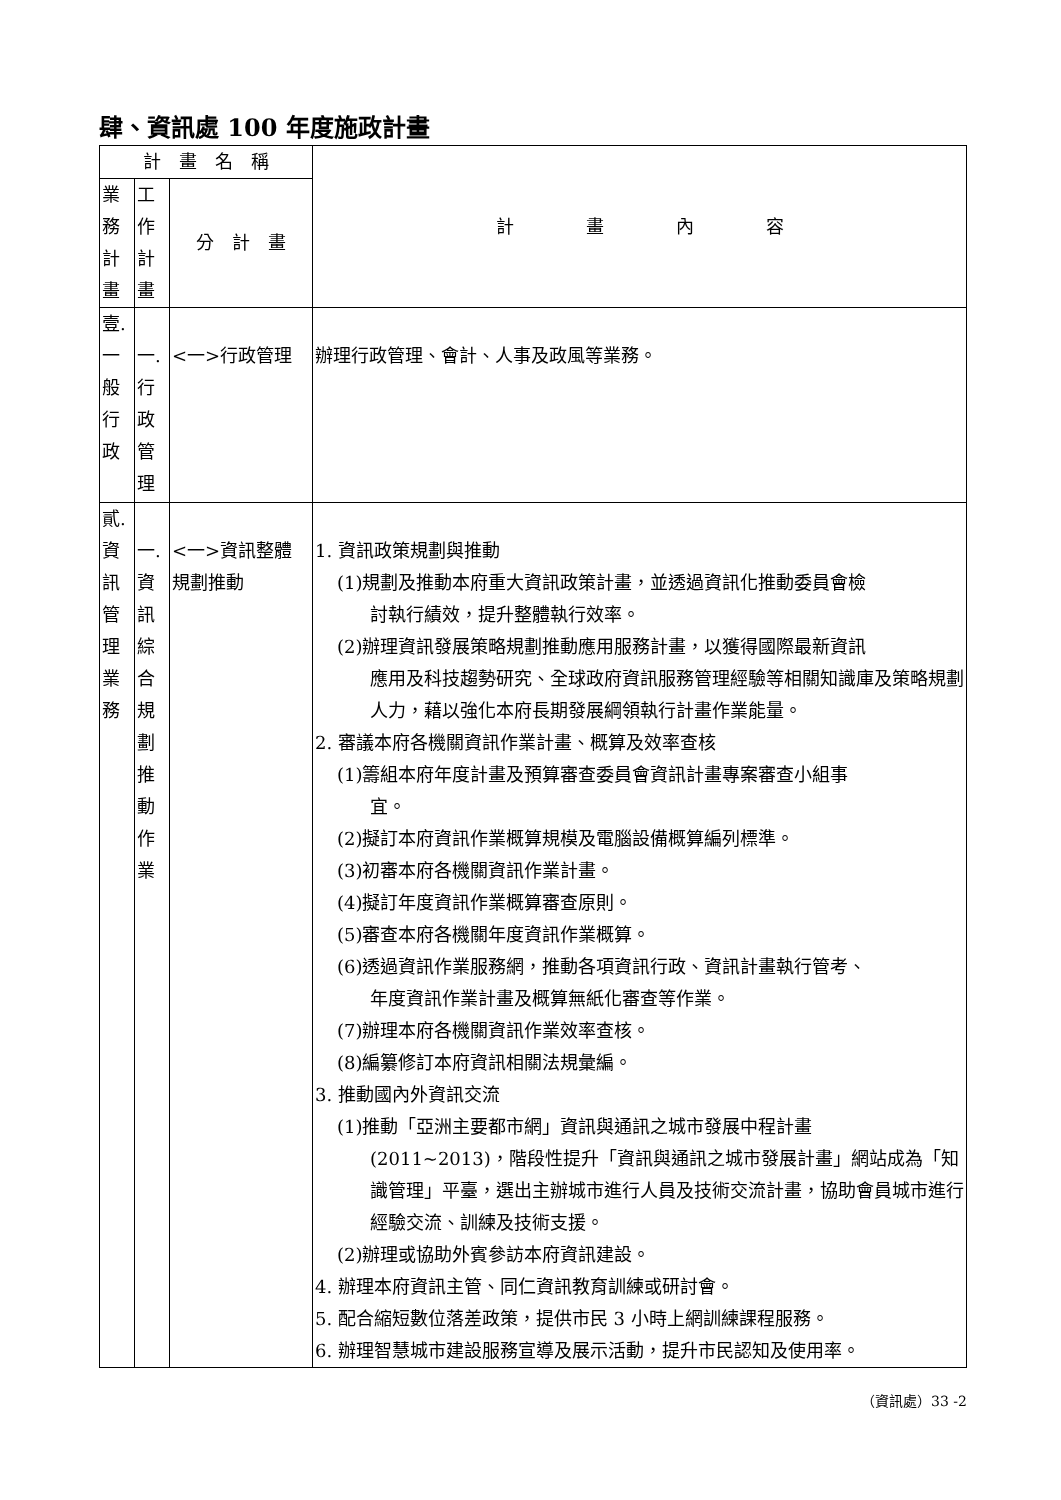肆、資訊處 100 年度施政計畫
| 計 畫 名 稱 | | | 計 畫 內 容 |
| --- | --- | --- | --- |
| 業 務 計 畫 | 工 作 計 畫 | 分 計 畫 | |
| 壹. 一 般 行 政 | 一. 行 政 管 理 | <一>行政管理 | 辦理行政管理、會計、人事及政風等業務。 |
| 貳. 資 訊 管 理 業 務 | 一. 資 訊 綜 合 規 劃 推 動 作 業 | <一>資訊整體規劃推動 | 1. 資訊政策規劃與推動 (1)規劃及推動本府重大資訊政策計畫，並透過資訊化推動委員會檢 討執行績效，提升整體執行效率。 (2)辦理資訊發展策略規劃推動應用服務計畫，以獲得國際最新資訊 應用及科技趨勢研究、全球政府資訊服務管理經驗等相關知識庫及策略規劃人力，藉以強化本府長期發展綱領執行計畫作業能量。 2. 審議本府各機關資訊作業計畫、概算及效率查核 (1)籌組本府年度計畫及預算審查委員會資訊計畫專案審查小組事 宜。 (2)擬訂本府資訊作業概算規模及電腦設備概算編列標準。 (3)初審本府各機關資訊作業計畫。 (4)擬訂年度資訊作業概算審查原則。 (5)審查本府各機關年度資訊作業概算。 (6)透過資訊作業服務網，推動各項資訊行政、資訊計畫執行管考、 年度資訊作業計畫及概算無紙化審查等作業。 (7)辦理本府各機關資訊作業效率查核。 (8)編纂修訂本府資訊相關法規彙編。 3. 推動國內外資訊交流 (1)推動「亞洲主要都市網」資訊與通訊之城市發展中程計畫 (2011~2013)，階段性提升「資訊與通訊之城市發展計畫」網站成為「知識管理」平臺，選出主辦城市進行人員及技術交流計畫，協助會員城市進行經驗交流、訓練及技術支援。 (2)辦理或協助外賓參訪本府資訊建設。 4. 辦理本府資訊主管、同仁資訊教育訓練或研討會。 5. 配合縮短數位落差政策，提供市民 3 小時上網訓練課程服務。 6. 辦理智慧城市建設服務宣導及展示活動，提升市民認知及使用率。 |
（資訊處）33 -2